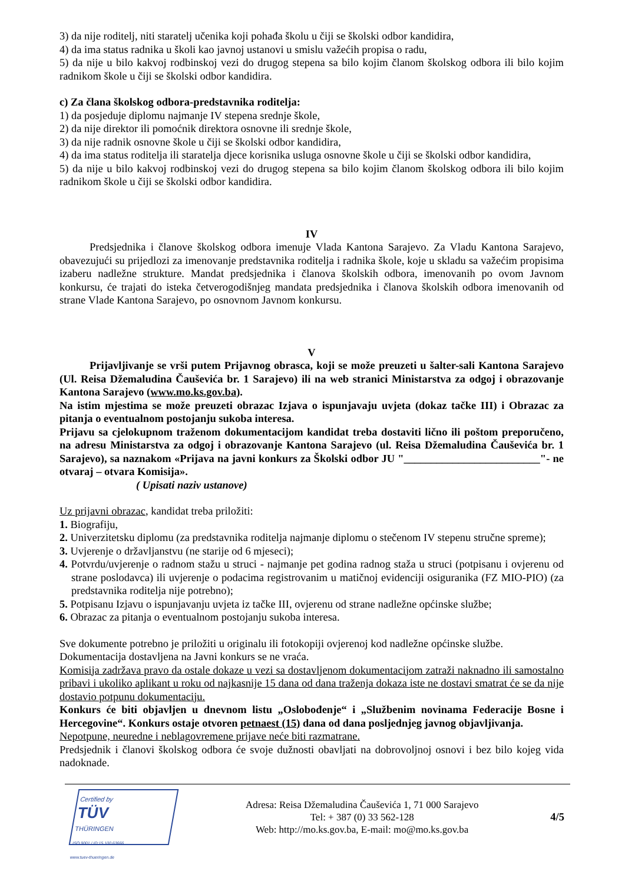3) da nije roditelj, niti staratelj učenika koji pohađa školu u čiji se školski odbor kandidira,
4) da ima status radnika u školi kao javnoj ustanovi u smislu važećih propisa o radu,
5) da nije u bilo kakvoj rodbinskoj vezi do drugog stepena sa bilo kojim članom školskog odbora ili bilo kojim radnikom škole u čiji se školski odbor kandidira.
c) Za člana školskog odbora-predstavnika roditelja:
1) da posjeduje diplomu najmanje IV stepena srednje škole,
2) da nije direktor ili pomoćnik direktora osnovne ili srednje škole,
3) da nije radnik osnovne škole u čiji se školski odbor kandidira,
4) da ima status roditelja ili staratelja djece korisnika usluga osnovne škole u čiji se školski odbor kandidira,
5) da nije u bilo kakvoj rodbinskoj vezi do drugog stepena sa bilo kojim članom školskog odbora ili bilo kojim radnikom škole u čiji se školski odbor kandidira.
IV
Predsjednika i članove školskog odbora imenuje Vlada Kantona Sarajevo. Za Vladu Kantona Sarajevo, obavezujući su prijedlozi za imenovanje predstavnika roditelja i radnika škole, koje u skladu sa važećim propisima izaberu nadležne strukture. Mandat predsjednika i članova školskih odbora, imenovanih po ovom Javnom konkursu, će trajati do isteka četverogodišnjeg mandata predsjednika i članova školskih odbora imenovanih od strane Vlade Kantona Sarajevo, po osnovnom Javnom konkursu.
V
Prijavljivanje se vrši putem Prijavnog obrasca, koji se može preuzeti u šalter-sali Kantona Sarajevo (Ul. Reisa Džemaludina Čauševića br. 1 Sarajevo) ili na web stranici Ministarstva za odgoj i obrazovanje Kantona Sarajevo (www.mo.ks.gov.ba).
Na istim mjestima se može preuzeti obrazac Izjava o ispunjavaju uvjeta (dokaz tačke III) i Obrazac za pitanja o eventualnom postojanju sukoba interesa.
Prijavu sa cjelokupnom traženom dokumentacijom kandidat treba dostaviti lično ili poštom preporučeno, na adresu Ministarstva za odgoj i obrazovanje Kantona Sarajevo (ul. Reisa Džemaludina Čauševića br. 1 Sarajevo), sa naznakom «Prijava na javni konkurs za Školski odbor JU "_________________________"- ne otvaraj – otvara Komisija».
( Upisati naziv ustanove)
Uz prijavni obrazac, kandidat treba priložiti:
1. Biografiju,
2. Univerzitetsku diplomu (za predstavnika roditelja najmanje diplomu o stečenom IV stepenu stručne spreme);
3. Uvjerenje o državljanstvu (ne starije od 6 mjeseci);
4. Potvrdu/uvjerenje o radnom stažu u struci - najmanje pet godina radnog staža u struci (potpisanu i ovjerenu od strane poslodavca) ili uvjerenje o podacima registrovanim u matičnoj evidenciji osiguranika (FZ MIO-PIO) (za predstavnika roditelja nije potrebno);
5. Potpisanu Izjavu o ispunjavanju uvjeta iz tačke III, ovjerenu od strane nadležne općinske službe;
6. Obrazac za pitanja o eventualnom postojanju sukoba interesa.
Sve dokumente potrebno je priložiti u originalu ili fotokopiji ovjerenoj kod nadležne općinske službe.
Dokumentacija dostavljena na Javni konkurs se ne vraća.
Komisija zadržava pravo da ostale dokaze u vezi sa dostavljenom dokumentacijom zatraži naknadno ili samostalno pribavi i ukoliko aplikant u roku od najkasnije 15 dana od dana traženja dokaza iste ne dostavi smatrat će se da nije dostavio potpunu dokumentaciju.
Konkurs će biti objavljen u dnevnom listu „Oslobođenje“ i „Službenim novinama Federacije Bosne i Hercegovine“. Konkurs ostaje otvoren petnaest (15) dana od dana posljednjeg javnog objavljivanja.
Nepotpune, neuredne i neblagovremene prijave neće biti razmatrane.
Predsjednik i članovi školskog odbora će svoje dužnosti obavljati na dobrovoljnoj osnovi i bez bilo kojeg vida nadoknade.
Certified by
TÜV
THÜRINGEN
ISO 9001 / ID:15 100 63666
www.tuev-thueringen.de
Adresa: Reisa Džemaludina Čauševića 1, 71 000 Sarajevo
Tel: + 387 (0) 33 562-128
Web: http://mo.ks.gov.ba, E-mail: mo@mo.ks.gov.ba
4/5